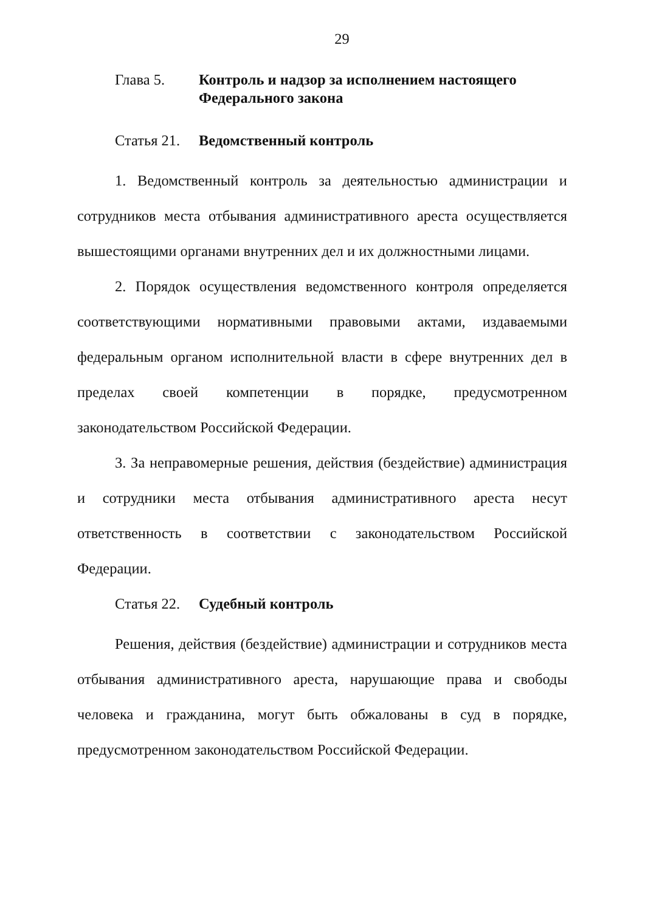29
Глава 5. Контроль и надзор за исполнением настоящего Федерального закона
Статья 21.
Ведомственный контроль
1. Ведомственный контроль за деятельностью администрации и сотрудников места отбывания административного ареста осуществляется вышестоящими органами внутренних дел и их должностными лицами.
2. Порядок осуществления ведомственного контроля определяется соответствующими нормативными правовыми актами, издаваемыми федеральным органом исполнительной власти в сфере внутренних дел в пределах своей компетенции в порядке, предусмотренном законодательством Российской Федерации.
3. За неправомерные решения, действия (бездействие) администрация и сотрудники места отбывания административного ареста несут ответственность в соответствии с законодательством Российской Федерации.
Статья 22.
Судебный контроль
Решения, действия (бездействие) администрации и сотрудников места отбывания административного ареста, нарушающие права и свободы человека и гражданина, могут быть обжалованы в суд в порядке, предусмотренном законодательством Российской Федерации.